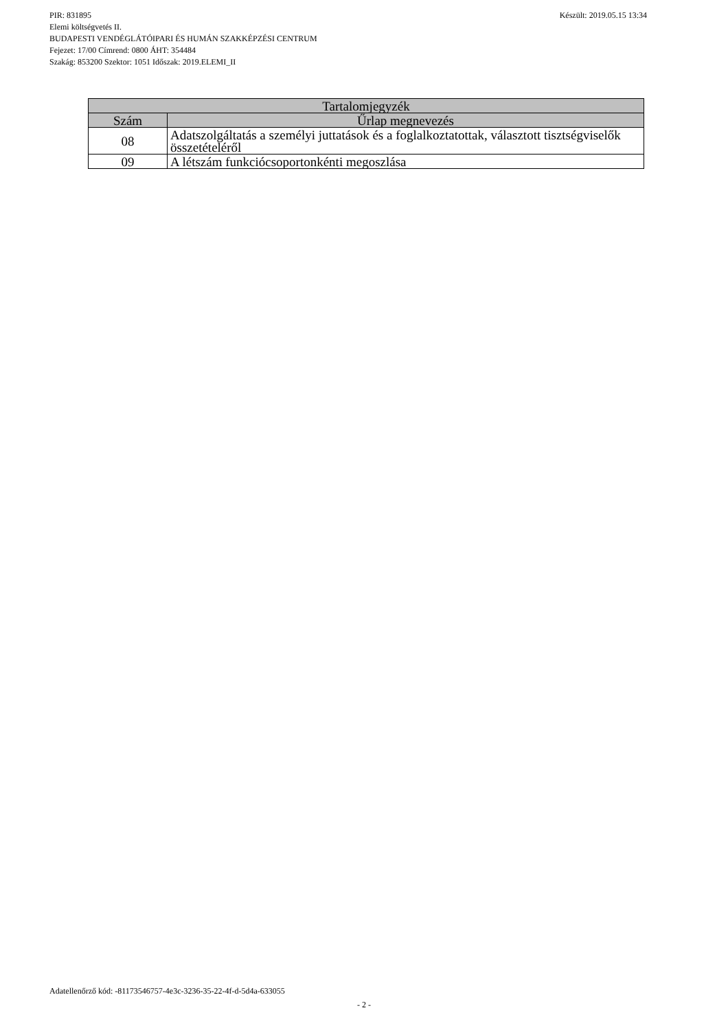PIR: 831895 Készült: 2019.05.15 13:34
Elemi költségvetés II.
BUDAPESTI VENDÉGLÁTÓIPARI ÉS HUMÁN SZAKKÉPZÉSI CENTRUM
Fejezet: 17/00 Címrend: 0800 ÁHT: 354484
Szakág: 853200 Szektor: 1051 Időszak: 2019.ELEMI_II
| Tartalomjegyzék | |
| --- | --- |
| Szám | Űrlap megnevezés |
| 08 | Adatszolgáltatás a személyi juttatások és a foglalkoztatottak, választott tisztségviselők összetételéről |
| 09 | A létszám funkciócsoportonkénti megoszlása |
Adatellenőrző kód: -81173546757-4e3c-3236-35-22-4f-d-5d4a-633055
- 2 -